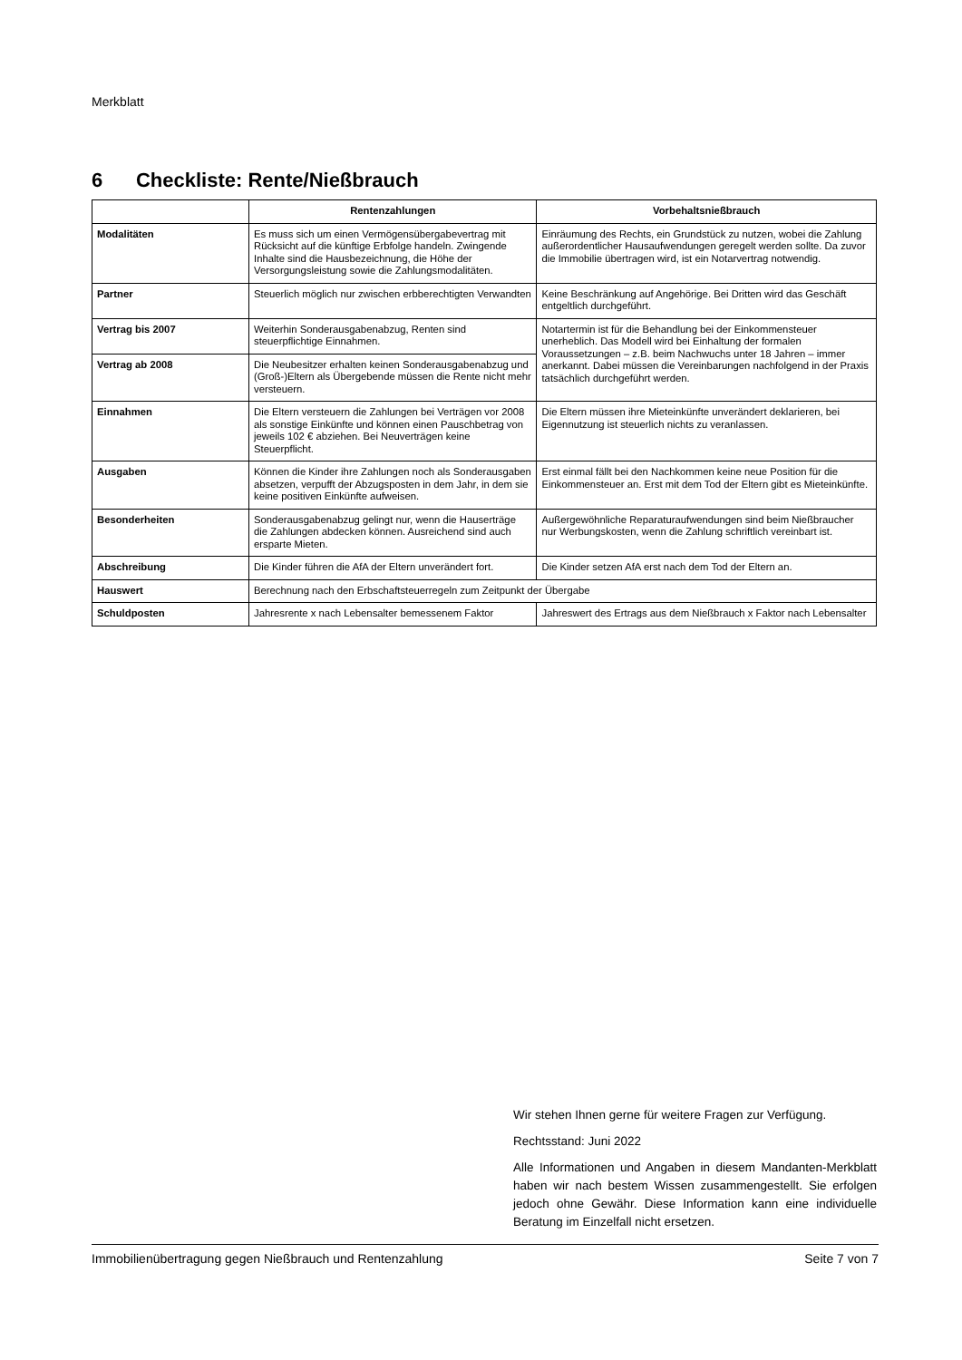Merkblatt
6 Checkliste: Rente/Nießbrauch
| | Rentenzahlungen | Vorbehaltsnießbrauch |
| --- | --- | --- |
| Modalitäten | Es muss sich um einen Vermögensübergabevertrag mit Rücksicht auf die künftige Erbfolge handeln. Zwingende Inhalte sind die Hausbezeichnung, die Höhe der Versorgungsleistung sowie die Zahlungsmodalitäten. | Einräumung des Rechts, ein Grundstück zu nutzen, wobei die Zahlung außerordentlicher Hausaufwendungen geregelt werden sollte. Da zuvor die Immobilie übertragen wird, ist ein Notarvertrag notwendig. |
| Partner | Steuerlich möglich nur zwischen erbberechtigten Verwandten | Keine Beschränkung auf Angehörige. Bei Dritten wird das Geschäft entgeltlich durchgeführt. |
| Vertrag bis 2007 | Weiterhin Sonderausgabenabzug, Renten sind steuerpflichtige Einnahmen. | Notartermin ist für die Behandlung bei der Einkommensteuer unerheblich. Das Modell wird bei Einhaltung der formalen Voraussetzungen – z.B. beim Nachwuchs unter 18 Jahren – immer anerkannt. Dabei müssen die Vereinbarungen nachfolgend in der Praxis tatsächlich durchgeführt werden. |
| Vertrag ab 2008 | Die Neubesitzer erhalten keinen Sonderausgabenabzug und (Groß-)Eltern als Übergebende müssen die Rente nicht mehr versteuern. | |
| Einnahmen | Die Eltern versteuern die Zahlungen bei Verträgen vor 2008 als sonstige Einkünfte und können einen Pauschbetrag von jeweils 102 € abziehen. Bei Neuverträgen keine Steuerpflicht. | Die Eltern müssen ihre Mieteinkünfte unverändert deklarieren, bei Eigennutzung ist steuerlich nichts zu veranlassen. |
| Ausgaben | Können die Kinder ihre Zahlungen noch als Sonderausgaben absetzen, verpufft der Abzugsposten in dem Jahr, in dem sie keine positiven Einkünfte aufweisen. | Erst einmal fällt bei den Nachkommen keine neue Position für die Einkommensteuer an. Erst mit dem Tod der Eltern gibt es Mieteinkünfte. |
| Besonderheiten | Sonderausgabenabzug gelingt nur, wenn die Hauserträge die Zahlungen abdecken können. Ausreichend sind auch ersparte Mieten. | Außergewöhnliche Reparaturaufwendungen sind beim Nießbraucher nur Werbungskosten, wenn die Zahlung schriftlich vereinbart ist. |
| Abschreibung | Die Kinder führen die AfA der Eltern unverändert fort. | Die Kinder setzen AfA erst nach dem Tod der Eltern an. |
| Hauswert | Berechnung nach den Erbschaftsteuerregeln zum Zeitpunkt der Übergabe | |
| Schuldposten | Jahresrente x nach Lebensalter bemessenem Faktor | Jahreswert des Ertrags aus dem Nießbrauch x Faktor nach Lebensalter |
Wir stehen Ihnen gerne für weitere Fragen zur Verfügung.
Rechtsstand: Juni 2022
Alle Informationen und Angaben in diesem Mandanten-Merkblatt haben wir nach bestem Wissen zusammengestellt. Sie erfolgen jedoch ohne Gewähr. Diese Information kann eine individuelle Beratung im Einzelfall nicht ersetzen.
Immobilienübertragung gegen Nießbrauch und Rentenzahlung Seite 7 von 7